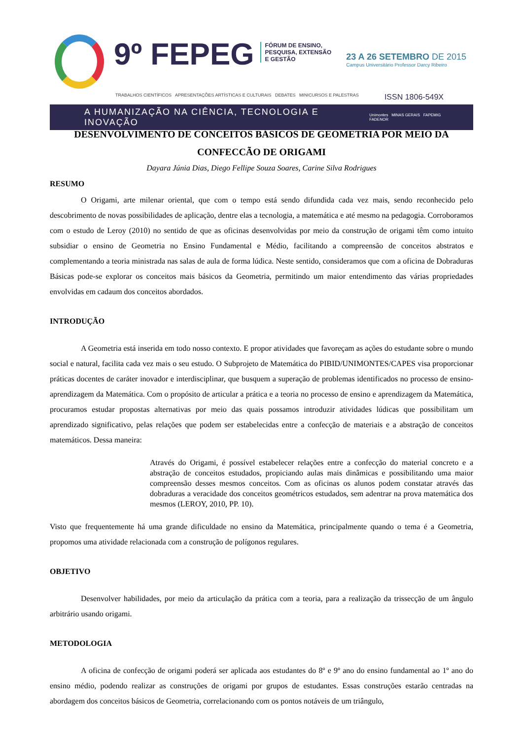9º FEPEG
FÓRUM DE ENSINO,
PESQUISA, EXTENSÃO
E GESTÃO
23 A 26 SETEMBRO DE 2015
Campus Universitário Professor Darcy Ribeiro
TRABALHOS CIENTÍFICOS APRESENTAÇÕES ARTÍSTICAS E CULTURAIS DEBATES MINICURSOS E PALESTRAS ISSN 1806-549X
A HUMANIZAÇÃO NA CIÊNCIA, TECNOLOGIA E INOVAÇÃO Unimontes MINAS GERAIS FAPEMIG FADENOR
DESENVOLVIMENTO DE CONCEITOS BÁSICOS DE GEOMETRIA POR MEIO DA CONFECCÃO DE ORIGAMI
Dayara Júnia Dias, Diego Fellipe Souza Soares, Carine Silva Rodrigues
RESUMO
O Origami, arte milenar oriental, que com o tempo está sendo difundida cada vez mais, sendo reconhecido pelo descobrimento de novas possibilidades de aplicação, dentre elas a tecnologia, a matemática e até mesmo na pedagogia. Corroboramos com o estudo de Leroy (2010) no sentido de que as oficinas desenvolvidas por meio da construção de origami têm como intuito subsidiar o ensino de Geometria no Ensino Fundamental e Médio, facilitando a compreensão de conceitos abstratos e complementando a teoria ministrada nas salas de aula de forma lúdica. Neste sentido, consideramos que com a oficina de Dobraduras Básicas pode-se explorar os conceitos mais básicos da Geometria, permitindo um maior entendimento das várias propriedades envolvidas em cadaum dos conceitos abordados.
INTRODUÇÃO
A Geometria está inserida em todo nosso contexto. E propor atividades que favoreçam as ações do estudante sobre o mundo social e natural, facilita cada vez mais o seu estudo. O Subprojeto de Matemática do PIBID/UNIMONTES/CAPES visa proporcionar práticas docentes de caráter inovador e interdisciplinar, que busquem a superação de problemas identificados no processo de ensino-aprendizagem da Matemática. Com o propósito de articular a prática e a teoria no processo de ensino e aprendizagem da Matemática, procuramos estudar propostas alternativas por meio das quais possamos introduzir atividades lúdicas que possibilitam um aprendizado significativo, pelas relações que podem ser estabelecidas entre a confecção de materiais e a abstração de conceitos matemáticos. Dessa maneira:
Através do Origami, é possível estabelecer relações entre a confecção do material concreto e a abstração de conceitos estudados, propiciando aulas mais dinâmicas e possibilitando uma maior compreensão desses mesmos conceitos. Com as oficinas os alunos podem constatar através das dobraduras a veracidade dos conceitos geométricos estudados, sem adentrar na prova matemática dos mesmos (LEROY, 2010, PP. 10).
Visto que frequentemente há uma grande dificuldade no ensino da Matemática, principalmente quando o tema é a Geometria, propomos uma atividade relacionada com a construção de polígonos regulares.
OBJETIVO
Desenvolver habilidades, por meio da articulação da prática com a teoria, para a realização da trissecção de um ângulo arbitrário usando origami.
METODOLOGIA
A oficina de confecção de origami poderá ser aplicada aos estudantes do 8º e 9º ano do ensino fundamental ao 1º ano do ensino médio, podendo realizar as construções de origami por grupos de estudantes. Essas construções estarão centradas na abordagem dos conceitos básicos de Geometria, correlacionando com os pontos notáveis de um triângulo,